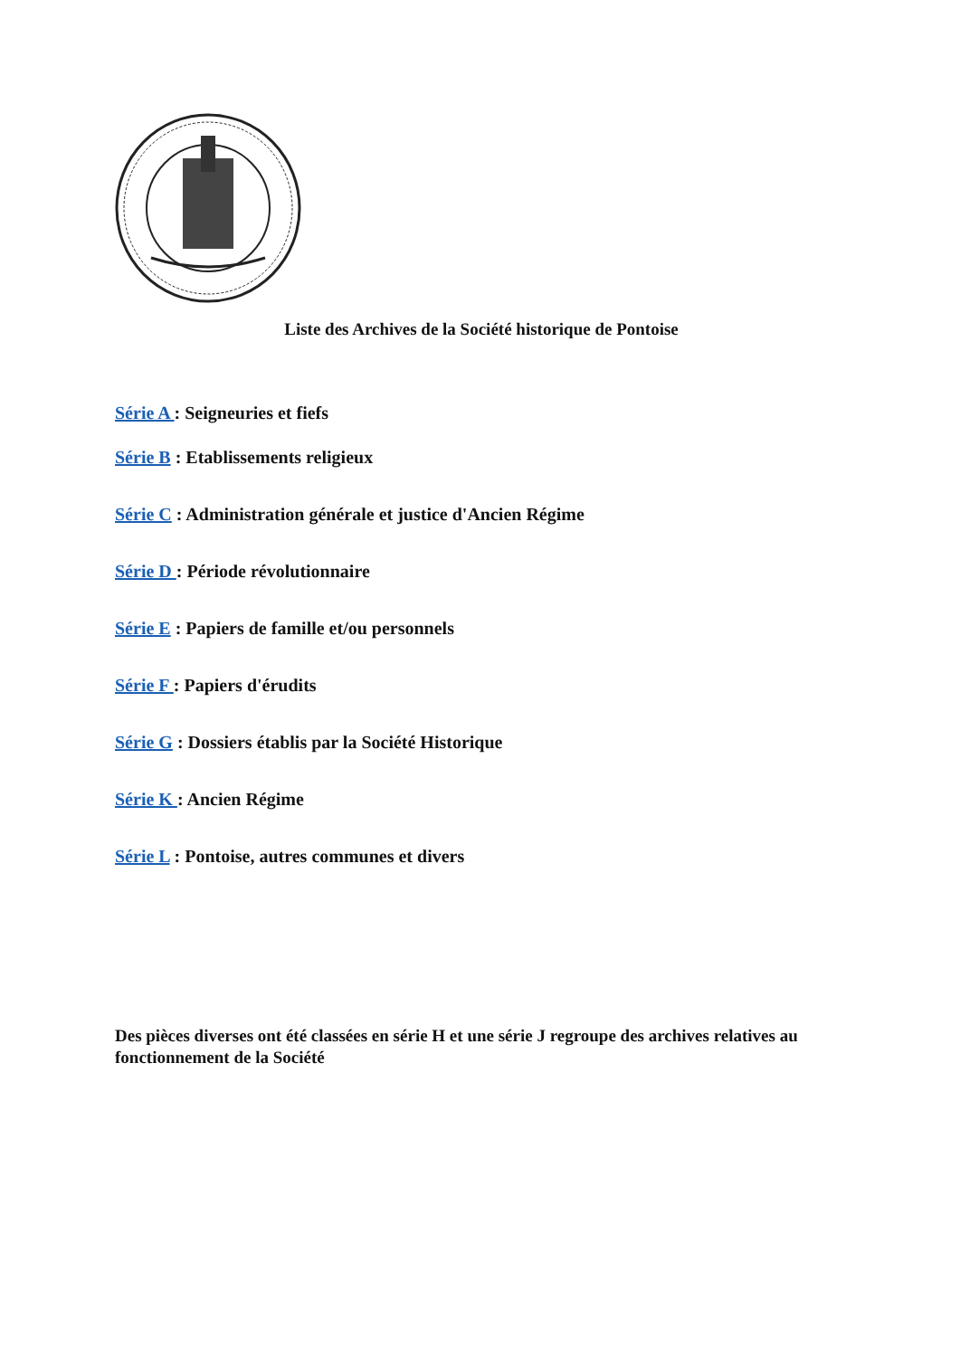Liste des Archives de la Société historique de Pontoise
Série A : Seigneuries et fiefs
Série B : Etablissements religieux
Série C : Administration générale et justice d'Ancien Régime
Série D : Période révolutionnaire
Série E : Papiers de famille et/ou personnels
Série F : Papiers d'érudits
Série G : Dossiers établis par la Société Historique
Série K : Ancien Régime
Série L : Pontoise, autres communes et divers
Des pièces diverses ont été classées en série H et une série J regroupe des archives relatives au fonctionnement de la Société